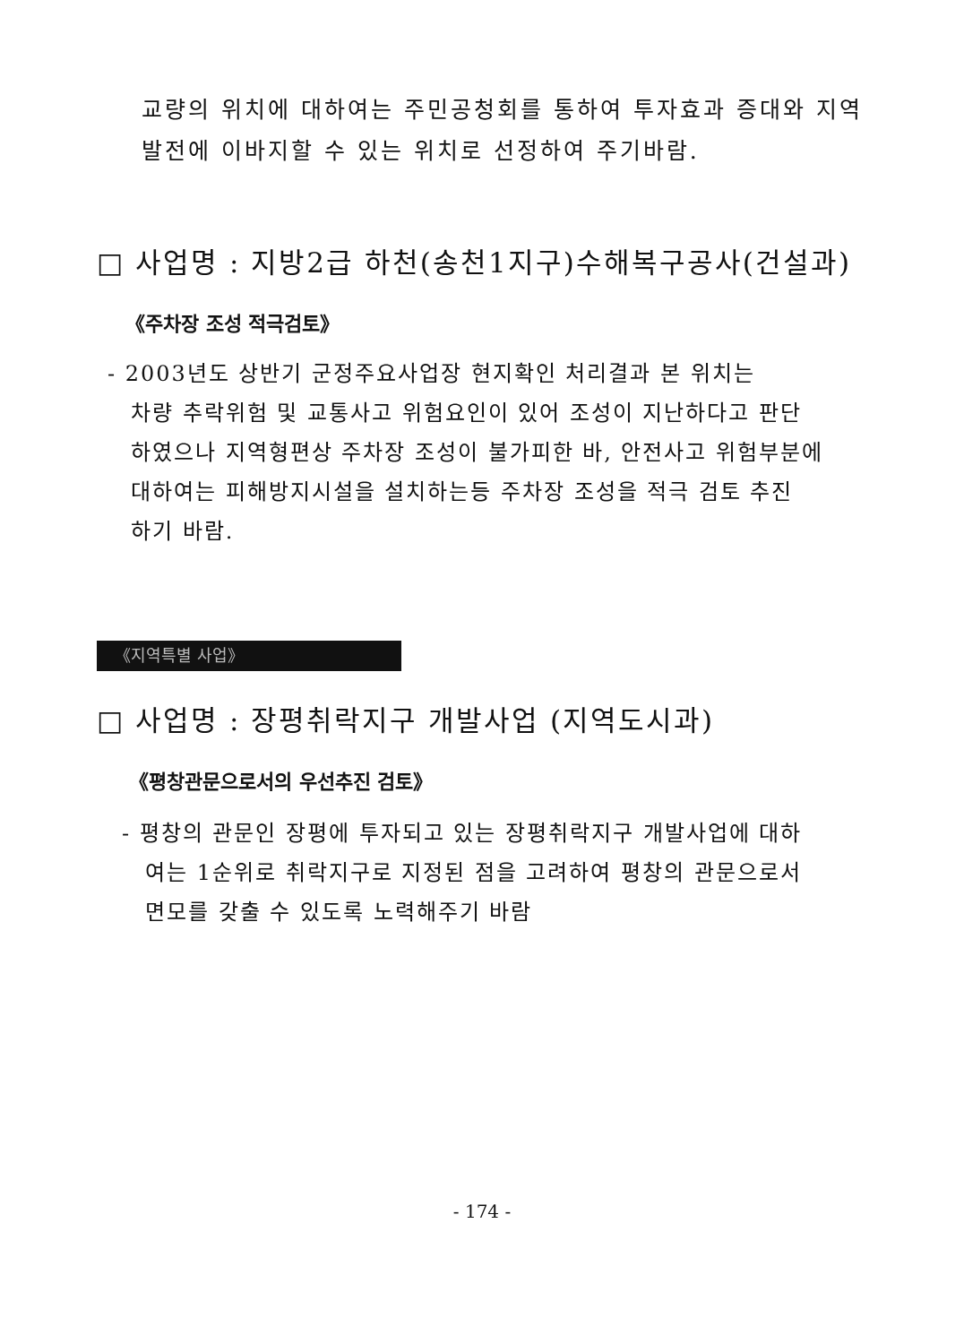교량의 위치에 대하여는 주민공청회를 통하여 투자효과 증대와 지역
발전에 이바지할 수 있는 위치로 선정하여 주기바람.
□ 사업명 : 지방2급 하천(송천1지구)수해복구공사(건설과)
《주차장 조성 적극검토》
- 2003년도 상반기 군정주요사업장 현지확인 처리결과 본 위치는
차량 추락위험 및 교통사고 위험요인이 있어 조성이 지난하다고 판단
하였으나 지역형편상 주차장 조성이 불가피한 바, 안전사고 위험부분에
대하여는 피해방지시설을 설치하는등 주차장 조성을 적극 검토 추진
하기 바람.
《지역특별 사업》
□ 사업명 : 장평취락지구 개발사업 (지역도시과)
《평창관문으로서의 우선추진 검토》
- 평창의 관문인 장평에 투자되고 있는 장평취락지구 개발사업에 대하
여는 1순위로 취락지구로 지정된 점을 고려하여 평창의 관문으로서
면모를 갖출 수 있도록 노력해주기 바람
- 174 -